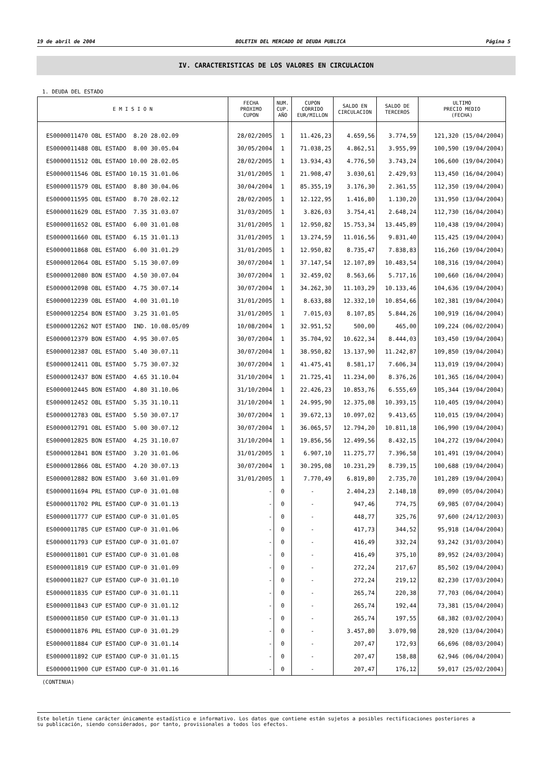19 de abril de 2004 BOLETIN DEL MERCADO DE DEUDA PUBLICA Página 5
IV. CARACTERISTICAS DE LOS VALORES EN CIRCULACION
1. DEUDA DEL ESTADO
| E M I S I O N | FECHA PROXIMO CUPON | NUM. CUP. AÑO | CUPON CORRIDO EUR/MILLON | SALDO EN CIRCULACION | SALDO DE TERCEROS | ULTIMO PRECIO MEDIO (FECHA) |
| --- | --- | --- | --- | --- | --- | --- |
| ES0000011470 OBL ESTADO 8.20 28.02.09 | 28/02/2005 | 1 | 11.426,23 | 4.659,56 | 3.774,59 | 121,320 (15/04/2004) |
| ES0000011488 OBL ESTADO 8.00 30.05.04 | 30/05/2004 | 1 | 71.038,25 | 4.862,51 | 3.955,99 | 100,590 (19/04/2004) |
| ES0000011512 OBL ESTADO 10.00 28.02.05 | 28/02/2005 | 1 | 13.934,43 | 4.776,50 | 3.743,24 | 106,600 (19/04/2004) |
| ES0000011546 OBL ESTADO 10.15 31.01.06 | 31/01/2005 | 1 | 21.908,47 | 3.030,61 | 2.429,93 | 113,450 (16/04/2004) |
| ES0000011579 OBL ESTADO 8.80 30.04.06 | 30/04/2004 | 1 | 85.355,19 | 3.176,30 | 2.361,55 | 112,350 (19/04/2004) |
| ES0000011595 OBL ESTADO 8.70 28.02.12 | 28/02/2005 | 1 | 12.122,95 | 1.416,80 | 1.130,20 | 131,950 (13/04/2004) |
| ES0000011629 OBL ESTADO 7.35 31.03.07 | 31/03/2005 | 1 | 3.826,03 | 3.754,41 | 2.648,24 | 112,730 (16/04/2004) |
| ES0000011652 OBL ESTADO 6.00 31.01.08 | 31/01/2005 | 1 | 12.950,82 | 15.753,34 | 13.445,89 | 110,438 (19/04/2004) |
| ES0000011660 OBL ESTADO 6.15 31.01.13 | 31/01/2005 | 1 | 13.274,59 | 11.016,56 | 9.831,40 | 115,425 (19/04/2004) |
| ES0000011868 OBL ESTADO 6.00 31.01.29 | 31/01/2005 | 1 | 12.950,82 | 8.735,47 | 7.838,83 | 116,260 (19/04/2004) |
| ES0000012064 OBL ESTADO 5.15 30.07.09 | 30/07/2004 | 1 | 37.147,54 | 12.107,89 | 10.483,54 | 108,316 (19/04/2004) |
| ES0000012080 BON ESTADO 4.50 30.07.04 | 30/07/2004 | 1 | 32.459,02 | 8.563,66 | 5.717,16 | 100,660 (16/04/2004) |
| ES0000012098 OBL ESTADO 4.75 30.07.14 | 30/07/2004 | 1 | 34.262,30 | 11.103,29 | 10.133,46 | 104,636 (19/04/2004) |
| ES0000012239 OBL ESTADO 4.00 31.01.10 | 31/01/2005 | 1 | 8.633,88 | 12.332,10 | 10.854,66 | 102,381 (19/04/2004) |
| ES0000012254 BON ESTADO 3.25 31.01.05 | 31/01/2005 | 1 | 7.015,03 | 8.107,85 | 5.844,26 | 100,919 (16/04/2004) |
| ES0000012262 NOT ESTADO IND. 10.08.05/09 | 10/08/2004 | 1 | 32.951,52 | 500,00 | 465,00 | 109,224 (06/02/2004) |
| ES0000012379 BON ESTADO 4.95 30.07.05 | 30/07/2004 | 1 | 35.704,92 | 10.622,34 | 8.444,03 | 103,450 (19/04/2004) |
| ES0000012387 OBL ESTADO 5.40 30.07.11 | 30/07/2004 | 1 | 38.950,82 | 13.137,90 | 11.242,87 | 109,850 (19/04/2004) |
| ES0000012411 OBL ESTADO 5.75 30.07.32 | 30/07/2004 | 1 | 41.475,41 | 8.581,17 | 7.606,34 | 113,019 (19/04/2004) |
| ES0000012437 BON ESTADO 4.65 31.10.04 | 31/10/2004 | 1 | 21.725,41 | 11.234,00 | 8.376,26 | 101,365 (16/04/2004) |
| ES0000012445 BON ESTADO 4.80 31.10.06 | 31/10/2004 | 1 | 22.426,23 | 10.853,76 | 6.555,69 | 105,344 (19/04/2004) |
| ES0000012452 OBL ESTADO 5.35 31.10.11 | 31/10/2004 | 1 | 24.995,90 | 12.375,08 | 10.393,15 | 110,405 (19/04/2004) |
| ES0000012783 OBL ESTADO 5.50 30.07.17 | 30/07/2004 | 1 | 39.672,13 | 10.097,02 | 9.413,65 | 110,015 (19/04/2004) |
| ES0000012791 OBL ESTADO 5.00 30.07.12 | 30/07/2004 | 1 | 36.065,57 | 12.794,20 | 10.811,18 | 106,990 (19/04/2004) |
| ES0000012825 BON ESTADO 4.25 31.10.07 | 31/10/2004 | 1 | 19.856,56 | 12.499,56 | 8.432,15 | 104,272 (19/04/2004) |
| ES0000012841 BON ESTADO 3.20 31.01.06 | 31/01/2005 | 1 | 6.907,10 | 11.275,77 | 7.396,58 | 101,491 (19/04/2004) |
| ES0000012866 OBL ESTADO 4.20 30.07.13 | 30/07/2004 | 1 | 30.295,08 | 10.231,29 | 8.739,15 | 100,688 (19/04/2004) |
| ES0000012882 BON ESTADO 3.60 31.01.09 | 31/01/2005 | 1 | 7.770,49 | 6.819,80 | 2.735,70 | 101,289 (19/04/2004) |
| ES0000011694 PRL ESTADO CUP-0 31.01.08 | - | 0 | - | 2.404,23 | 2.148,18 | 89,090 (05/04/2004) |
| ES0000011702 PRL ESTADO CUP-0 31.01.13 | - | 0 | - | 947,46 | 774,75 | 69,985 (07/04/2004) |
| ES0000011777 CUP ESTADO CUP-0 31.01.05 | - | 0 | - | 448,77 | 325,76 | 97,600 (24/12/2003) |
| ES0000011785 CUP ESTADO CUP-0 31.01.06 | - | 0 | - | 417,73 | 344,52 | 95,918 (14/04/2004) |
| ES0000011793 CUP ESTADO CUP-0 31.01.07 | - | 0 | - | 416,49 | 332,24 | 93,242 (31/03/2004) |
| ES0000011801 CUP ESTADO CUP-0 31.01.08 | - | 0 | - | 416,49 | 375,10 | 89,952 (24/03/2004) |
| ES0000011819 CUP ESTADO CUP-0 31.01.09 | - | 0 | - | 272,24 | 217,67 | 85,502 (19/04/2004) |
| ES0000011827 CUP ESTADO CUP-0 31.01.10 | - | 0 | - | 272,24 | 219,12 | 82,230 (17/03/2004) |
| ES0000011835 CUP ESTADO CUP-0 31.01.11 | - | 0 | - | 265,74 | 220,38 | 77,703 (06/04/2004) |
| ES0000011843 CUP ESTADO CUP-0 31.01.12 | - | 0 | - | 265,74 | 192,44 | 73,381 (15/04/2004) |
| ES0000011850 CUP ESTADO CUP-0 31.01.13 | - | 0 | - | 265,74 | 197,55 | 68,382 (03/02/2004) |
| ES0000011876 PRL ESTADO CUP-0 31.01.29 | - | 0 | - | 3.457,80 | 3.079,98 | 28,920 (13/04/2004) |
| ES0000011884 CUP ESTADO CUP-0 31.01.14 | - | 0 | - | 207,47 | 172,93 | 66,696 (08/03/2004) |
| ES0000011892 CUP ESTADO CUP-0 31.01.15 | - | 0 | - | 207,47 | 158,88 | 62,946 (06/04/2004) |
| ES0000011900 CUP ESTADO CUP-0 31.01.16 | - | 0 | - | 207,47 | 176,12 | 59,017 (25/02/2004) |
(CONTINUA)
Este boletín tiene carácter únicamente estadístico e informativo. Los datos que contiene están sujetos a posibles rectificaciones posteriores a
su publicación, siendo considerados, por tanto, provisionales a todos los efectos.